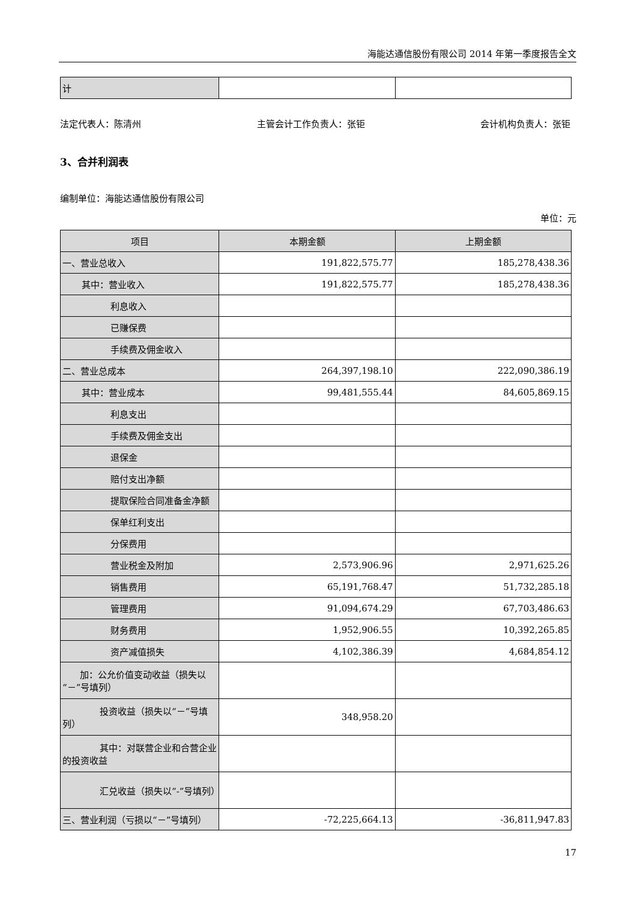海能达通信股份有限公司 2014 年第一季度报告全文
| 计 | | |
法定代表人：陈清州 主管会计工作负责人：张钜 会计机构负责人：张钜
3、合并利润表
编制单位：海能达通信股份有限公司
单位：元
| 项目 | 本期金额 | 上期金额 |
| --- | --- | --- |
| 一、营业总收入 | 191,822,575.77 | 185,278,438.36 |
| 其中：营业收入 | 191,822,575.77 | 185,278,438.36 |
| 利息收入 | | |
| 已赚保费 | | |
| 手续费及佣金收入 | | |
| 二、营业总成本 | 264,397,198.10 | 222,090,386.19 |
| 其中：营业成本 | 99,481,555.44 | 84,605,869.15 |
| 利息支出 | | |
| 手续费及佣金支出 | | |
| 退保金 | | |
| 赔付支出净额 | | |
| 提取保险合同准备金净额 | | |
| 保单红利支出 | | |
| 分保费用 | | |
| 营业税金及附加 | 2,573,906.96 | 2,971,625.26 |
| 销售费用 | 65,191,768.47 | 51,732,285.18 |
| 管理费用 | 91,094,674.29 | 67,703,486.63 |
| 财务费用 | 1,952,906.55 | 10,392,265.85 |
| 资产减值损失 | 4,102,386.39 | 4,684,854.12 |
| 加：公允价值变动收益（损失以“－”号填列） | | |
| 投资收益（损失以“－”号填列） | 348,958.20 | |
| 其中：对联营企业和合营企业的投资收益 | | |
| 汇兑收益（损失以“-”号填列） | | |
| 三、营业利润（亏损以“－”号填列） | -72,225,664.13 | -36,811,947.83 |
17